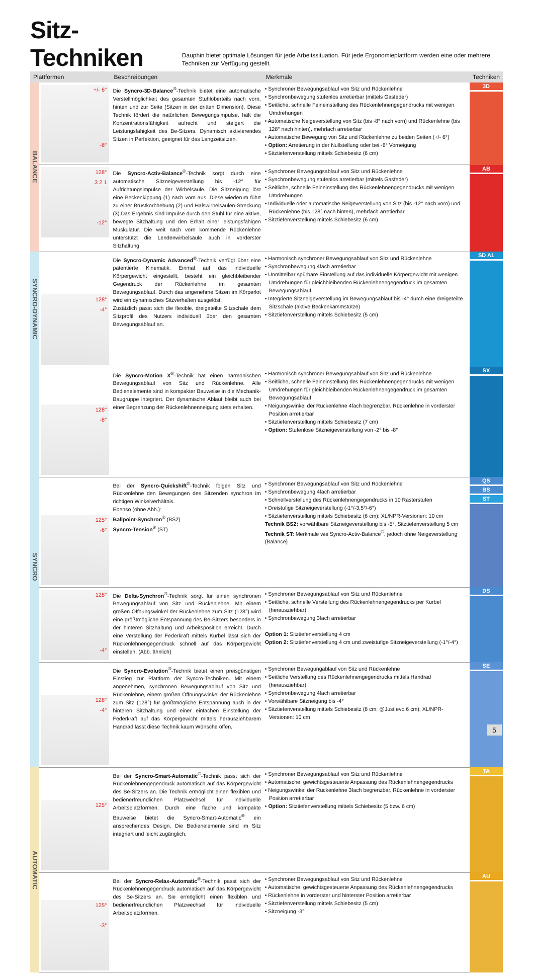Sitz-Techniken
Dauphin bietet optimale Lösungen für jede Arbeitssituation. Für jede Ergonomieplattform werden eine oder mehrere Techniken zur Verfügung gestellt.
| Plattformen | | Beschreibungen | Merkmale | Techniken |
| --- | --- | --- | --- | --- |
| BALANCE | +/- 6° -8° | Die Syncro-3D-Balance<sup>®</sup>-Technik bietet eine automatische Verstellmöglichkeit des gesamten Stuhloberteils nach vorn, hinten und zur Seite (Sitzen in der dritten Dimension). Diese Technik fördert die natürlichen Bewegungsimpulse, hält die Konzentrationsfähigkeit aufrecht und steigert die Leistungsfähigkeit des Be-Sitzers. Dynamisch aktivierendes Sitzen in Perfektion, geeignet für das Langzeitsitzen. | • Synchroner Bewegungsablauf von Sitz und Rückenlehne • Synchronbewegung stufenlos arretierbar (mittels Gasfeder) • Seitliche, schnelle Feineinstellung des Rückenlehnengegendrucks mit wenigen Umdrehungen • Automatische Neigeverstellung von Sitz (bis -8° nach vorn) und Rückenlehne (bis 128° nach hinten), mehrfach arretierbar • Automatische Bewegung von Sitz und Rückenlehne zu beiden Seiten (+/- 6°) • Option: Arretierung in der Nullstellung oder bei -6° Vorneigung • Sitztiefenverstellung mittels Schiebesitz (6 cm) | 3D |
| | 128° 3 2 1 -12° | Die Syncro-Activ-Balance<sup>®</sup>-Technik sorgt durch eine automatische Sitzneigeverstellung bis -12° für Aufrichtungsimpulse der Wirbelsäule. Die Sitzneigung löst eine Beckenkippung (1) nach vorn aus. Diese wiederum führt zu einer Brustkorbhebung (2) und Halswirbelsäulen-Streckung (3).Das Ergebnis sind Impulse durch den Stuhl für eine aktive, bewegte Sitzhaltung und den Erhalt einer leistungsfähigen Muskulatur. Die weit nach vorn kommende Rückenlehne unterstützt die Lendenwirbelsäule auch in vorderster Sitzhaltung. | • Synchroner Bewegungsablauf von Sitz und Rückenlehne • Synchronbewegung stufenlos arretierbar (mittels Gasfeder) • Seitliche, schnelle Feineinstellung des Rückenlehnengegendrucks mit wenigen Umdrehungen • Individuelle oder automatische Neigeverstellung von Sitz (bis -12° nach vorn) und Rückenlehne (bis 128° nach hinten), mehrfach arretierbar • Sitztiefenverstellung mittels Schiebesitz (6 cm) | AB |
| SYNCRO-DYNAMIC | 128° -4° | Die Syncro-Dynamic Advanced<sup>®</sup>-Technik verfügt über eine patentierte Kinematik. Einmal auf das individuelle Körpergewicht eingestellt, besteht ein gleichbleibender Gegendruck der Rückenlehne im gesamten Bewegungsablauf. Durch das angenehme Sitzen im Körperlot wird ein dynamisches Sitzverhalten ausgelöst. Zusätzlich passt sich die flexible, dreigeteilte Sitzschale dem Sitzprofil des Nutzers individuell über den gesamten Bewegungsablauf an. | • Harmonisch synchroner Bewegungsablauf von Sitz und Rückenlehne • Synchronbewegung 4fach arretierbar • Unmittelbar spürbare Einstellung auf das individuelle Körpergewicht mit wenigen Umdrehungen für gleichbleibenden Rückenlehnengegendruck im gesamten Bewegungsablauf • Integrierte Sitzneigeverstellung im Bewegungsablauf bis -4° durch eine dreigeteilte Sitzschale (aktive Beckenkammstütze) • Sitztiefenverstellung mittels Schiebesitz (5 cm) | SD A1 |
| SYNCRO | 128° -8° | Die Syncro-Motion X<sup>®</sup>-Technik hat einen harmonischen Bewegungsablauf von Sitz und Rückenlehne. Alle Bedienelemente sind in kompakter Bauweise in die Mechanik-Baugruppe integriert. Der dynamische Ablauf bleibt auch bei einer Begrenzung der Rückenlehnenneigung stets erhalten. | • Harmonisch synchroner Bewegungsablauf von Sitz und Rückenlehne • Seitliche, schnelle Feineinstellung des Rückenlehnengegendrucks mit wenigen Umdrehungen für gleichbleibenden Rückenlehnengegendruck im gesamten Bewegungsablauf • Neigungswinkel der Rückenlehne 4fach begrenzbar, Rückenlehne in vorderster Position arretierbar • Sitztiefenverstellung mittels Schiebesitz (7 cm) • Option: Stufenlose Sitzneigeverstellung von -2° bis -8° | SX |
| | 125° -6° | Bei der Syncro-Quickshift<sup>®</sup>-Technik folgen Sitz und Rückenlehne den Bewegungen des Sitzenden synchron im richtigen Winkelverhältnis. Ebenso (ohne Abb.): Ballpoint-Synchron<sup>®</sup> (BS2) Syncro-Tension<sup>®</sup> (ST) | • Synchroner Bewegungsablauf von Sitz und Rückenlehne • Synchronbewegung 4fach arretierbar • Schnellverstellung des Rückenlehnengegendrucks in 10 Rasterstufen • Dreistufige Sitzneigeverstellung (-1°/-3,5°/-6°) • Sitztiefenverstellung mittels Schiebesitz (6 cm); XL/NPR-Versionen: 10 cm Technik BS2: vorwählbare Sitzneigeverstellung bis -5°, Sitztiefenverstellung 5 cm Technik ST: Merkmale wie Syncro-Activ-Balance<sup>®</sup>, jedoch ohne Neigeverstellung (Balance) | QS BS ST |
| | 128° -4° | Die Delta-Synchron<sup>®</sup>-Technik sorgt für einen synchronen Bewegungsablauf von Sitz und Rückenlehne. Mit einem großen Öffnungswinkel der Rückenlehne zum Sitz (128°) wird eine größtmögliche Entspannung des Be-Sitzers besonders in der hinteren Sitzhaltung und Arbeitsposition erreicht. Durch eine Verstellung der Federkraft mittels Kurbel lässt sich der Rückenlehnengegendruck schnell auf das Körpergewicht einstellen. (Abb. ähnlich) | • Synchroner Bewegungsablauf von Sitz und Rückenlehne • Seitliche, schnelle Verstellung des Rückenlehnengegendrucks per Kurbel (herausziehbar) • Synchronbewegung 3fach arretierbar Option 1: Sitztiefenverstellung 4 cm Option 2: Sitztiefenverstellung 4 cm und zweistufige Sitzneigeverstellung (-1°/-4°) | DS |
| | 128° -4° | Die Syncro-Evolution<sup>®</sup>-Technik bietet einen preisgünstigen Einstieg zur Plattform der Syncro-Techniken. Mit einem angenehmen, synchronen Bewegungsablauf von Sitz und Rückenlehne, einem großen Öffnungswinkel der Rückenlehne zum Sitz (128°) für größtmögliche Entspannung auch in der hinteren Sitzhaltung und einer einfachen Einstellung der Federkraft auf das Körpergewicht mittels herausziehbarem Handrad lässt diese Technik kaum Wünsche offen. | • Synchroner Bewegungablauf von Sitz und Rückenlehne • Seitliche Verstellung des Rückenlehnengegendrucks mittels Handrad (herausziehbar) • Synchronbewegung 4fach arretierbar • Vorwählbare Sitzneigung bis -4° • Sitztiefenverstellung mittels Schiebesitz (8 cm; @Just evo 6 cm); XL/NPR-Versionen: 10 cm | SE |
| AUTOMATIC | 125° | Bei der Syncro-Smart-Automatic<sup>®</sup>-Technik passt sich der Rückenlehnengegendruck automatisch auf das Körpergewicht des Be-Sitzers an. Die Technik ermöglicht einen flexiblen und bedienerfreundlichen Platzwechsel für individuelle Arbeitsplatzformen. Durch eine flache und kompakte Bauweise bietet die Syncro-Smart-Automatic<sup>®</sup> ein ansprechendes Design. Die Bedienelemente sind im Sitz integriert und leicht zugänglich. | • Synchroner Bewegungsablauf von Sitz und Rückenlehne • Automatische, gewichtsgesteuerte Anpassung des Rückenlehnengegendrucks • Neigungswinkel der Rückenlehne 3fach begrenzbar, Rückenlehne in vorderster Position arretierbar • Option: Sitztiefenverstellung mittels Schiebesitz (5 bzw. 6 cm) | TA |
| | 125° -3° | Bei der Syncro-Relax-Automatic<sup>®</sup>-Technik passt sich der Rückenlehnengegendruck automatisch auf das Körpergewicht des Be-Sitzers an. Sie ermöglicht einen flexiblen und bedienerfreundlichen Platzwechsel für individuelle Arbeitsplatzformen. | • Synchroner Bewegungsablauf von Sitz und Rückenlehne • Automatische, gewichtsgesteuerte Anpassung des Rückenlehnengegendrucks • Rückenlehne in vorderster und hinterster Position arretierbar • Sitztiefenverstellung mittels Schiebesitz (5 cm) • Sitzneigung -3° | AU |
5